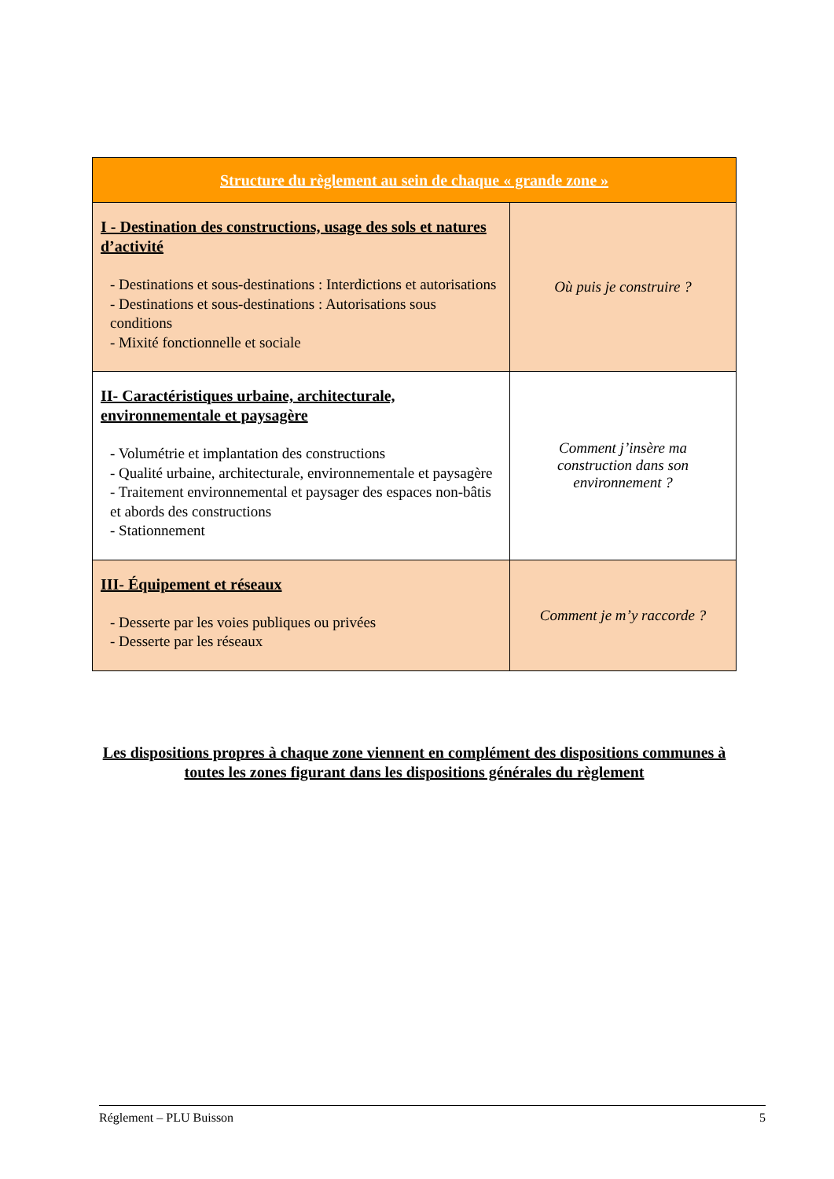| Structure du règlement au sein de chaque « grande zone » | |
| --- | --- |
| I - Destination des constructions, usage des sols et natures d’activité - Destinations et sous-destinations : Interdictions et autorisations - Destinations et sous-destinations : Autorisations sous conditions - Mixité fonctionnelle et sociale | Où puis je construire ? |
| II- Caractéristiques urbaine, architecturale, environnementale et paysagère - Volumétrie et implantation des constructions - Qualité urbaine, architecturale, environnementale et paysagère - Traitement environnemental et paysager des espaces non-bâtis et abords des constructions - Stationnement | Comment j’insère ma construction dans son environnement ? |
| III- Équipement et réseaux - Desserte par les voies publiques ou privées - Desserte par les réseaux | Comment je m’y raccorde ? |
Les dispositions propres à chaque zone viennent en complément des dispositions communes à toutes les zones figurant dans les dispositions générales du règlement
Réglement – PLU Buisson 5